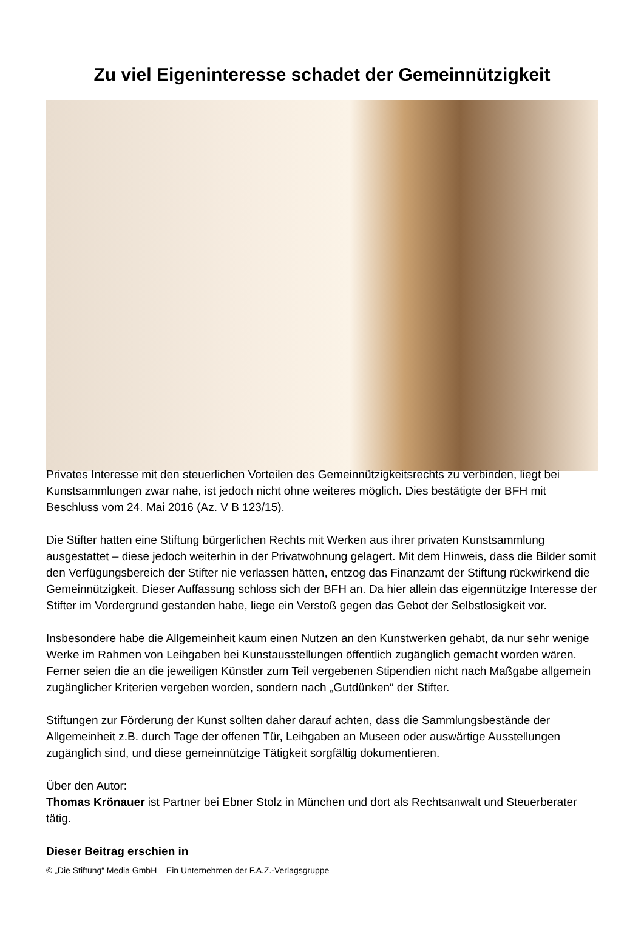Zu viel Eigeninteresse schadet der Gemeinnützigkeit
Privates Interesse mit den steuerlichen Vorteilen des Gemeinnützigkeitsrechts zu verbinden, liegt bei Kunstsammlungen zwar nahe, ist jedoch nicht ohne weiteres möglich. Dies bestätigte der BFH mit Beschluss vom 24. Mai 2016 (Az. V B 123/15).
Die Stifter hatten eine Stiftung bürgerlichen Rechts mit Werken aus ihrer privaten Kunstsammlung ausgestattet – diese jedoch weiterhin in der Privatwohnung gelagert. Mit dem Hinweis, dass die Bilder somit den Verfügungsbereich der Stifter nie verlassen hätten, entzog das Finanzamt der Stiftung rückwirkend die Gemeinnützigkeit. Dieser Auffassung schloss sich der BFH an. Da hier allein das eigennützige Interesse der Stifter im Vordergrund gestanden habe, liege ein Verstoß gegen das Gebot der Selbstlosigkeit vor.
Insbesondere habe die Allgemeinheit kaum einen Nutzen an den Kunstwerken gehabt, da nur sehr wenige Werke im Rahmen von Leihgaben bei Kunstausstellungen öffentlich zugänglich gemacht worden wären. Ferner seien die an die jeweiligen Künstler zum Teil vergebenen Stipendien nicht nach Maßgabe allgemein zugänglicher Kriterien vergeben worden, sondern nach „Gutdünken“ der Stifter.
Stiftungen zur Förderung der Kunst sollten daher darauf achten, dass die Sammlungsbestände der Allgemeinheit z.B. durch Tage der offenen Tür, Leihgaben an Museen oder auswärtige Ausstellungen zugänglich sind, und diese gemeinnützige Tätigkeit sorgfältig dokumentieren.
Über den Autor:
Thomas Krönauer ist Partner bei Ebner Stolz in München und dort als Rechtsanwalt und Steuerberater tätig.
Dieser Beitrag erschien in
© „Die Stiftung“ Media GmbH – Ein Unternehmen der F.A.Z.-Verlagsgruppe